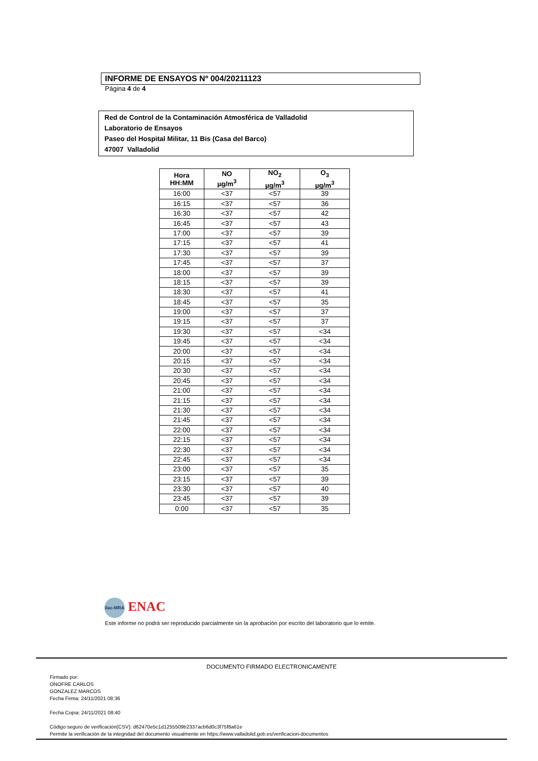INFORME DE ENSAYOS Nº 004/20211123
Página 4 de 4
Red de Control de la Contaminación Atmosférica de Valladolid
Laboratorio de Ensayos
Paseo del Hospital Militar, 11 Bis (Casa del Barco)
47007 Valladolid
| Hora HH:MM | NO µg/m<sup>3</sup> | NO<sub>2</sub> µg/m<sup>3</sup> | O<sub>3</sub> µg/m<sup>3</sup> |
| --- | --- | --- | --- |
| 16:00 | <37 | <57 | 39 |
| 16:15 | <37 | <57 | 36 |
| 16:30 | <37 | <57 | 42 |
| 16:45 | <37 | <57 | 43 |
| 17:00 | <37 | <57 | 39 |
| 17:15 | <37 | <57 | 41 |
| 17:30 | <37 | <57 | 39 |
| 17:45 | <37 | <57 | 37 |
| 18:00 | <37 | <57 | 39 |
| 18:15 | <37 | <57 | 39 |
| 18:30 | <37 | <57 | 41 |
| 18:45 | <37 | <57 | 35 |
| 19:00 | <37 | <57 | 37 |
| 19:15 | <37 | <57 | 37 |
| 19:30 | <37 | <57 | <34 |
| 19:45 | <37 | <57 | <34 |
| 20:00 | <37 | <57 | <34 |
| 20:15 | <37 | <57 | <34 |
| 20:30 | <37 | <57 | <34 |
| 20:45 | <37 | <57 | <34 |
| 21:00 | <37 | <57 | <34 |
| 21:15 | <37 | <57 | <34 |
| 21:30 | <37 | <57 | <34 |
| 21:45 | <37 | <57 | <34 |
| 22:00 | <37 | <57 | <34 |
| 22:15 | <37 | <57 | <34 |
| 22:30 | <37 | <57 | <34 |
| 22:45 | <37 | <57 | <34 |
| 23:00 | <37 | <57 | 35 |
| 23:15 | <37 | <57 | 39 |
| 23:30 | <37 | <57 | 40 |
| 23:45 | <37 | <57 | 39 |
| 0:00 | <37 | <57 | 35 |
ilac-MRA ENAC
Este informe no podrá ser reproducido parcialmente sin la aprobación por escrito del laboratorio que lo emite.
DOCUMENTO FIRMADO ELECTRONICAMENTE
Firmado por:
ONOFRE CARLOS
GONZALEZ MARCOS
Fecha Firma: 24/11/2021 08:36
Fecha Copia: 24/11/2021 08:40
Código seguro de verificación(CSV): d62470e5c1d1255509b2337acb6d0c3f75f8a61e
Permite la verificación de la integridad del documento visualmente en https://www.valladolid.gob.es/verificacion-documentos